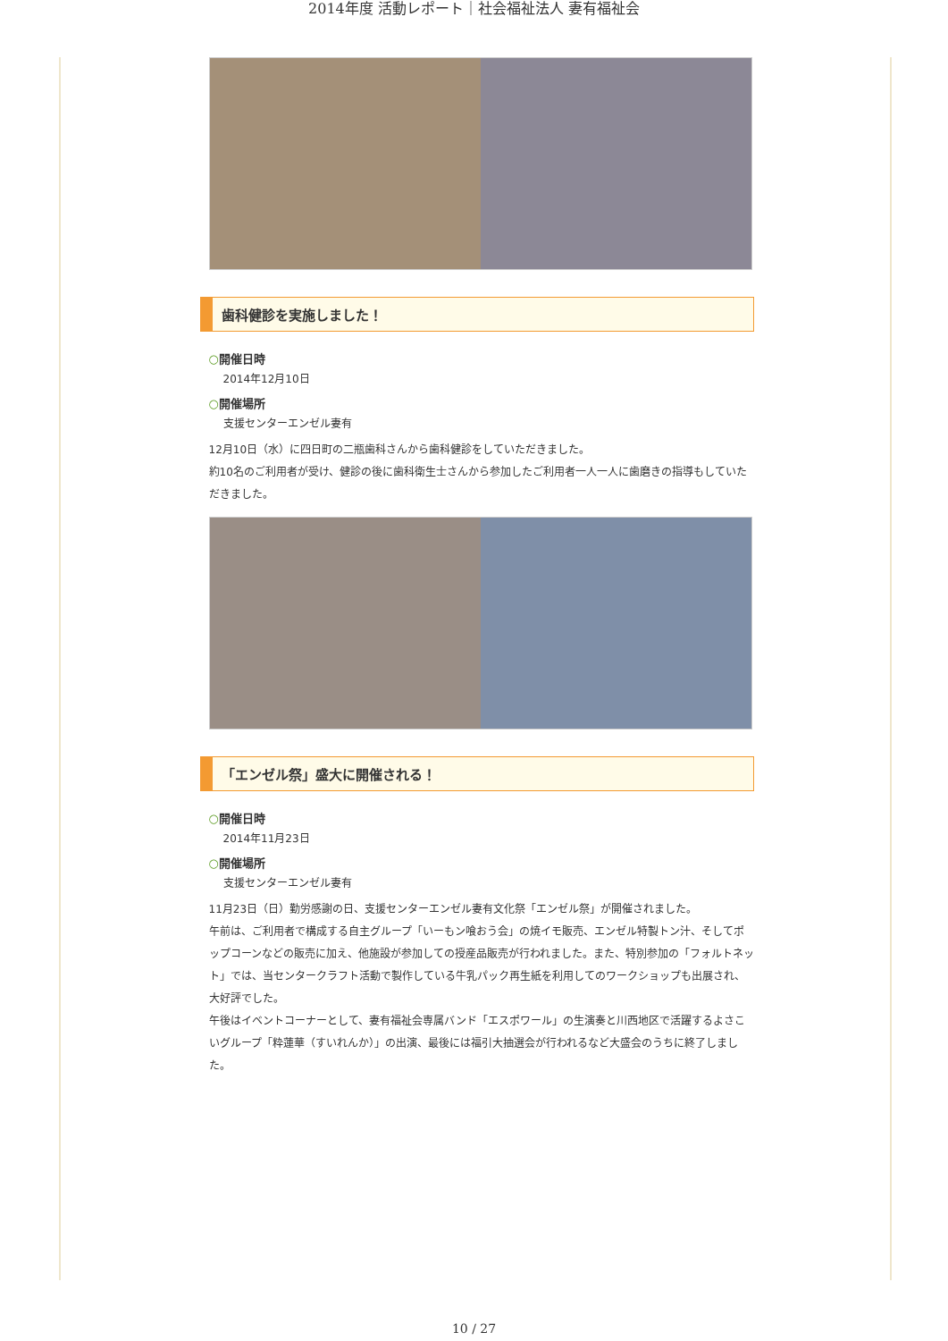2014年度 活動レポート｜社会福祉法人 妻有福祉会
歯科健診を実施しました！
○開催日時
2014年12月10日
○開催場所
支援センターエンゼル妻有
12月10日（水）に四日町の二瓶歯科さんから歯科健診をしていただきました。
約10名のご利用者が受け、健診の後に歯科衛生士さんから参加したご利用者一人一人に歯磨きの指導もしていただきました。
「エンゼル祭」盛大に開催される！
○開催日時
2014年11月23日
○開催場所
支援センターエンゼル妻有
11月23日（日）勤労感謝の日、支援センターエンゼル妻有文化祭「エンゼル祭」が開催されました。
午前は、ご利用者で構成する自主グループ「いーもン喰おう会」の焼イモ販売、エンゼル特製トン汁、そしてポップコーンなどの販売に加え、他施設が参加しての授産品販売が行われました。また、特別参加の「フォルトネット」では、当センタークラフト活動で製作している牛乳パック再生紙を利用してのワークショップも出展され、大好評でした。
午後はイベントコーナーとして、妻有福祉会専属バンド「エスポワール」の生演奏と川西地区で活躍するよさこいグループ「粋蓮華（すいれんか）」の出演、最後には福引大抽選会が行われるなど大盛会のうちに終了しました。
10 / 27